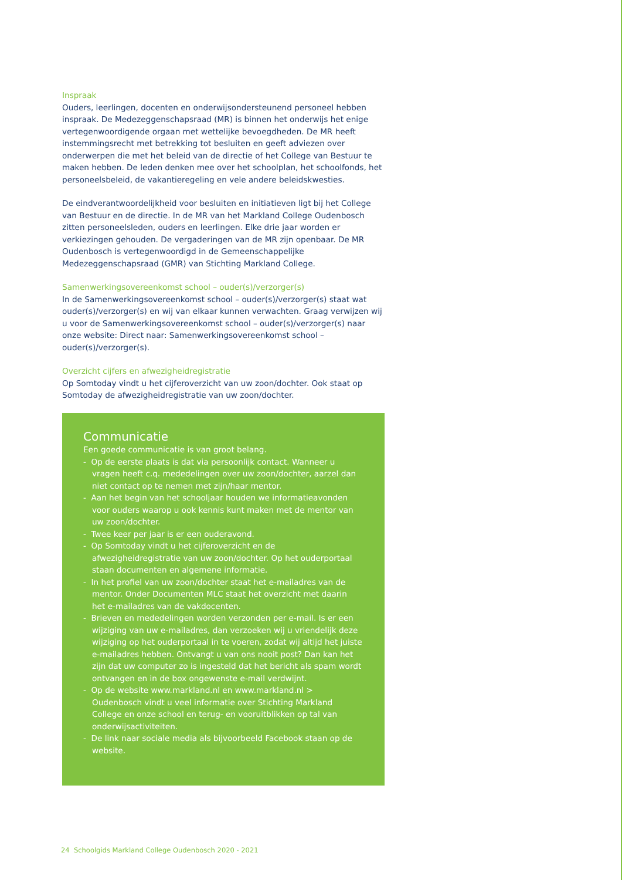Inspraak
Ouders, leerlingen, docenten en onderwijsondersteunend personeel hebben inspraak. De Medezeggenschapsraad (MR) is binnen het onderwijs het enige vertegenwoordigende orgaan met wettelijke bevoegdheden. De MR heeft instemmingsrecht met betrekking tot besluiten en geeft adviezen over onderwerpen die met het beleid van de directie of het College van Bestuur te maken hebben. De leden denken mee over het schoolplan, het schoolfonds, het personeelsbeleid, de vakantieregeling en vele andere beleidskwesties.
De eindverantwoordelijkheid voor besluiten en initiatieven ligt bij het College van Bestuur en de directie. In de MR van het Markland College Oudenbosch zitten personeelsleden, ouders en leerlingen. Elke drie jaar worden er verkiezingen gehouden. De vergaderingen van de MR zijn openbaar. De MR Oudenbosch is vertegenwoordigd in de Gemeenschappelijke Medezeggenschapsraad (GMR) van Stichting Markland College.
Samenwerkingsovereenkomst school – ouder(s)/verzorger(s)
In de Samenwerkingsovereenkomst school – ouder(s)/verzorger(s) staat wat ouder(s)/verzorger(s) en wij van elkaar kunnen verwachten. Graag verwijzen wij u voor de Samenwerkingsovereenkomst school – ouder(s)/verzorger(s) naar onze website: Direct naar: Samenwerkingsovereenkomst school – ouder(s)/verzorger(s).
Overzicht cijfers en afwezigheidregistratie
Op Somtoday vindt u het cijferoverzicht van uw zoon/dochter. Ook staat op Somtoday de afwezigheidregistratie van uw zoon/dochter.
Communicatie
Een goede communicatie is van groot belang.
- Op de eerste plaats is dat via persoonlijk contact. Wanneer u vragen heeft c.q. mededelingen over uw zoon/dochter, aarzel dan niet contact op te nemen met zijn/haar mentor.
- Aan het begin van het schooljaar houden we informatieavonden voor ouders waarop u ook kennis kunt maken met de mentor van uw zoon/dochter.
- Twee keer per jaar is er een ouderavond.
- Op Somtoday vindt u het cijferoverzicht en de afwezigheidregistratie van uw zoon/dochter. Op het ouderportaal staan documenten en algemene informatie.
- In het profiel van uw zoon/dochter staat het e-mailadres van de mentor. Onder Documenten MLC staat het overzicht met daarin het e-mailadres van de vakdocenten.
- Brieven en mededelingen worden verzonden per e-mail. Is er een wijziging van uw e-mailadres, dan verzoeken wij u vriendelijk deze wijziging op het ouderportaal in te voeren, zodat wij altijd het juiste e-mailadres hebben. Ontvangt u van ons nooit post? Dan kan het zijn dat uw computer zo is ingesteld dat het bericht als spam wordt ontvangen en in de box ongewenste e-mail verdwijnt.
- Op de website www.markland.nl en www.markland.nl > Oudenbosch vindt u veel informatie over Stichting Markland College en onze school en terug- en vooruitblikken op tal van onderwijsactiviteiten.
- De link naar sociale media als bijvoorbeeld Facebook staan op de website.
24 Schoolgids Markland College Oudenbosch 2020 - 2021